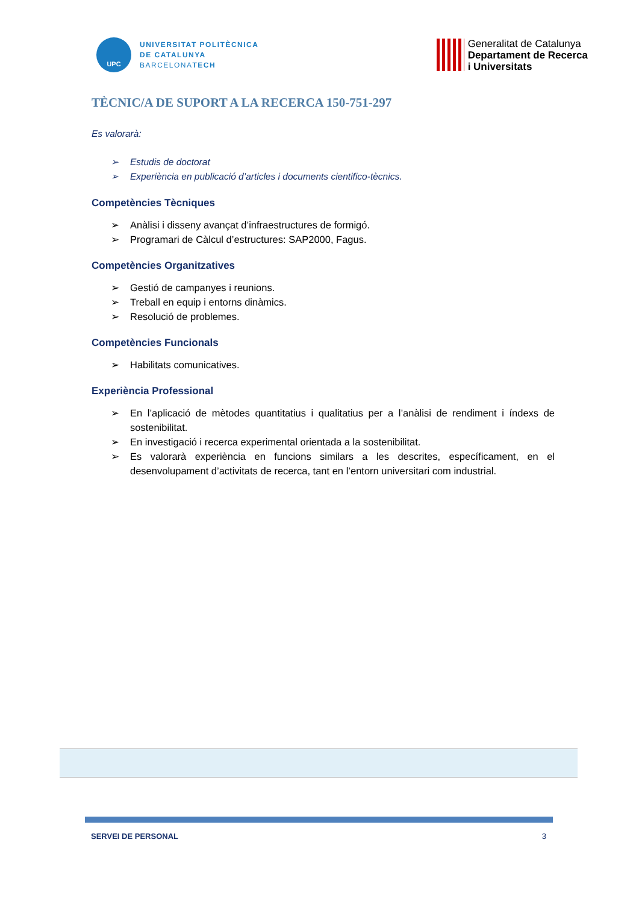UPC
UNIVERSITAT POLITÈCNICA
DE CATALUNYA
BARCELONATECH
Generalitat de Catalunya
Departament de Recerca
i Universitats
TÈCNIC/A DE SUPORT A LA RECERCA 150-751-297
Es valorarà:
➢ Estudis de doctorat
➢ Experiència en publicació d’articles i documents cientifico-tècnics.
Competències Tècniques
➢ Anàlisi i disseny avançat d’infraestructures de formigó.
➢ Programari de Càlcul d’estructures: SAP2000, Fagus.
Competències Organitzatives
➢ Gestió de campanyes i reunions.
➢ Treball en equip i entorns dinàmics.
➢ Resolució de problemes.
Competències Funcionals
➢ Habilitats comunicatives.
Experiència Professional
➢ En l’aplicació de mètodes quantitatius i qualitatius per a l’anàlisi de rendiment i índexs de sostenibilitat.
➢ En investigació i recerca experimental orientada a la sostenibilitat.
➢ Es valorarà experiència en funcions similars a les descrites, específicament, en el desenvolupament d’activitats de recerca, tant en l’entorn universitari com industrial.
SERVEI DE PERSONAL 3